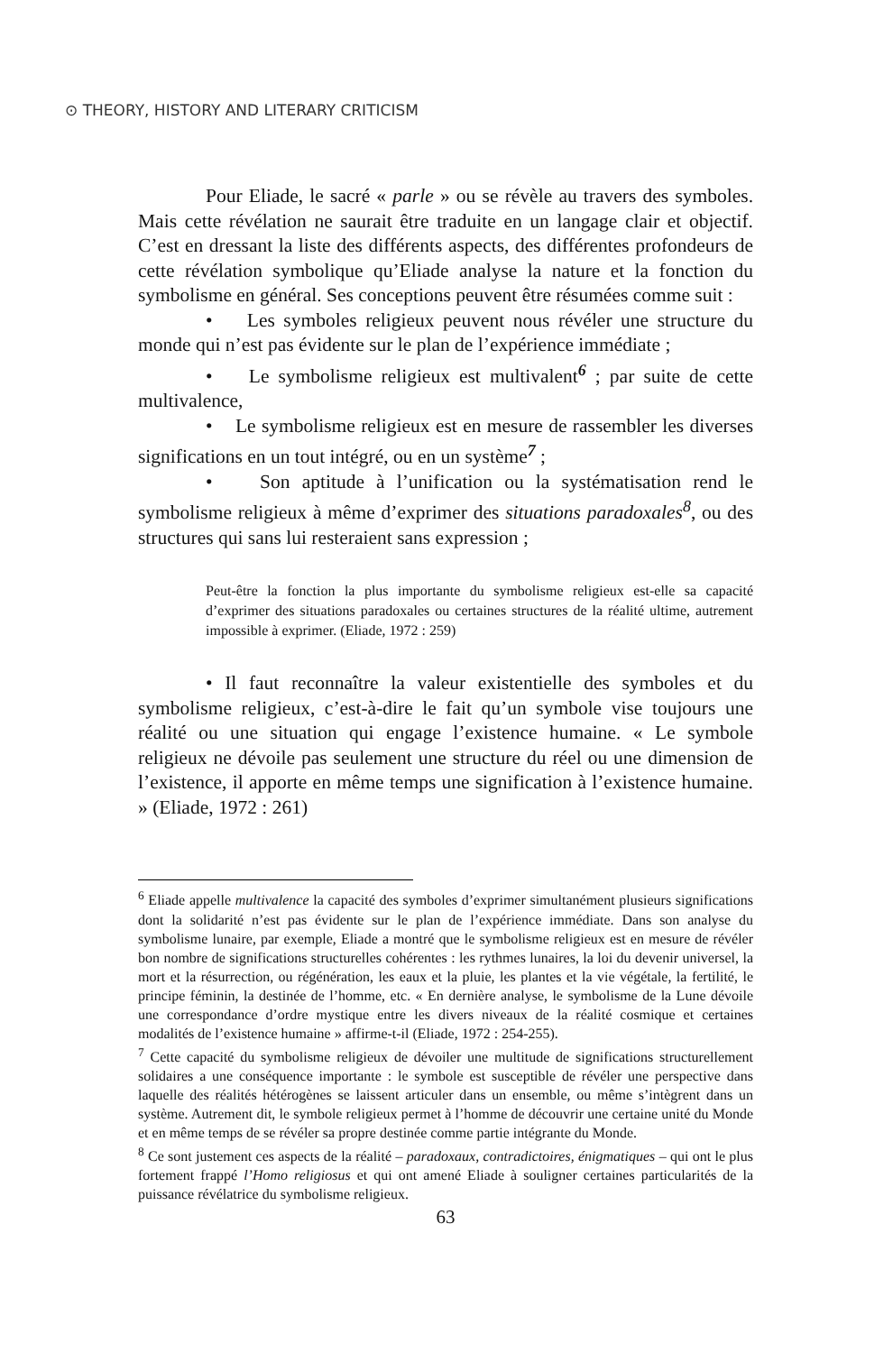⊙ THEORY, HISTORY AND LITERARY CRITICISM
Pour Eliade, le sacré « parle » ou se révèle au travers des symboles. Mais cette révélation ne saurait être traduite en un langage clair et objectif. C’est en dressant la liste des différents aspects, des différentes profondeurs de cette révélation symbolique qu’Eliade analyse la nature et la fonction du symbolisme en général. Ses conceptions peuvent être résumées comme suit :
• Les symboles religieux peuvent nous révéler une structure du monde qui n’est pas évidente sur le plan de l’expérience immédiate ;
• Le symbolisme religieux est multivalent<sup>6</sup> ; par suite de cette multivalence,
• Le symbolisme religieux est en mesure de rassembler les diverses significations en un tout intégré, ou en un système<sup>7</sup> ;
• Son aptitude à l’unification ou la systématisation rend le symbolisme religieux à même d’exprimer des situations paradoxales<sup>8</sup>, ou des structures qui sans lui resteraient sans expression ;
Peut-être la fonction la plus importante du symbolisme religieux est-elle sa capacité d’exprimer des situations paradoxales ou certaines structures de la réalité ultime, autrement impossible à exprimer. (Eliade, 1972 : 259)
• Il faut reconnaître la valeur existentielle des symboles et du symbolisme religieux, c’est-à-dire le fait qu’un symbole vise toujours une réalité ou une situation qui engage l’existence humaine. « Le symbole religieux ne dévoile pas seulement une structure du réel ou une dimension de l’existence, il apporte en même temps une signification à l’existence humaine. » (Eliade, 1972 : 261)
<sup>6</sup> Eliade appelle multivalence la capacité des symboles d’exprimer simultanément plusieurs significations dont la solidarité n’est pas évidente sur le plan de l’expérience immédiate. Dans son analyse du symbolisme lunaire, par exemple, Eliade a montré que le symbolisme religieux est en mesure de révéler bon nombre de significations structurelles cohérentes : les rythmes lunaires, la loi du devenir universel, la mort et la résurrection, ou régénération, les eaux et la pluie, les plantes et la vie végétale, la fertilité, le principe féminin, la destinée de l’homme, etc. « En dernière analyse, le symbolisme de la Lune dévoile une correspondance d’ordre mystique entre les divers niveaux de la réalité cosmique et certaines modalités de l’existence humaine » affirme-t-il (Eliade, 1972 : 254-255).
<sup>7</sup> Cette capacité du symbolisme religieux de dévoiler une multitude de significations structurellement solidaires a une conséquence importante : le symbole est susceptible de révéler une perspective dans laquelle des réalités hétérogènes se laissent articuler dans un ensemble, ou même s’intègrent dans un système. Autrement dit, le symbole religieux permet à l’homme de découvrir une certaine unité du Monde et en même temps de se révéler sa propre destinée comme partie intégrante du Monde.
<sup>8</sup> Ce sont justement ces aspects de la réalité – paradoxaux, contradictoires, énigmatiques – qui ont le plus fortement frappé l’Homo religiosus et qui ont amené Eliade à souligner certaines particularités de la puissance révélatrice du symbolisme religieux.
63